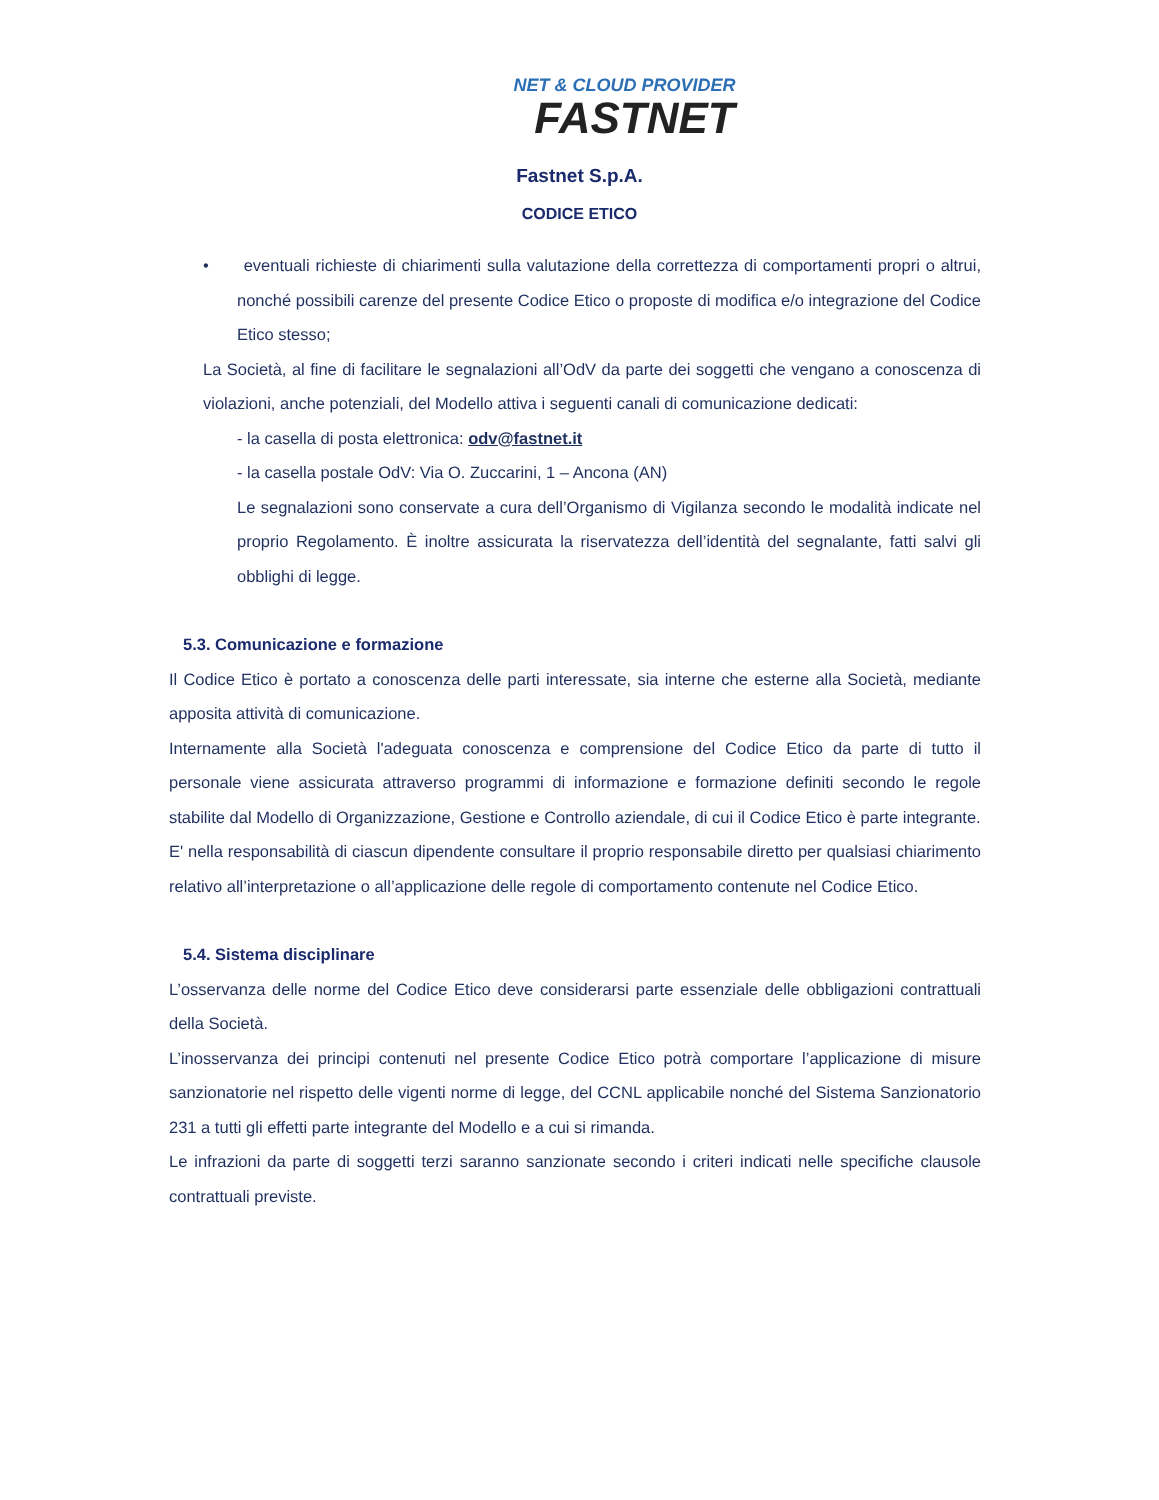NET & CLOUD PROVIDER
FASTNET
Fastnet S.p.A.
CODICE ETICO
• eventuali richieste di chiarimenti sulla valutazione della correttezza di comportamenti propri o altrui, nonché possibili carenze del presente Codice Etico o proposte di modifica e/o integrazione del Codice Etico stesso;
La Società, al fine di facilitare le segnalazioni all’OdV da parte dei soggetti che vengano a conoscenza di violazioni, anche potenziali, del Modello attiva i seguenti canali di comunicazione dedicati:
- la casella di posta elettronica: odv@fastnet.it
- la casella postale OdV: Via O. Zuccarini, 1 – Ancona (AN)
Le segnalazioni sono conservate a cura dell’Organismo di Vigilanza secondo le modalità indicate nel proprio Regolamento. È inoltre assicurata la riservatezza dell’identità del segnalante, fatti salvi gli obblighi di legge.
5.3. Comunicazione e formazione
Il Codice Etico è portato a conoscenza delle parti interessate, sia interne che esterne alla Società, mediante apposita attività di comunicazione.
Internamente alla Società l'adeguata conoscenza e comprensione del Codice Etico da parte di tutto il personale viene assicurata attraverso programmi di informazione e formazione definiti secondo le regole stabilite dal Modello di Organizzazione, Gestione e Controllo aziendale, di cui il Codice Etico è parte integrante.
E' nella responsabilità di ciascun dipendente consultare il proprio responsabile diretto per qualsiasi chiarimento relativo all’interpretazione o all’applicazione delle regole di comportamento contenute nel Codice Etico.
5.4. Sistema disciplinare
L’osservanza delle norme del Codice Etico deve considerarsi parte essenziale delle obbligazioni contrattuali della Società.
L’inosservanza dei principi contenuti nel presente Codice Etico potrà comportare l’applicazione di misure sanzionatorie nel rispetto delle vigenti norme di legge, del CCNL applicabile nonché del Sistema Sanzionatorio 231 a tutti gli effetti parte integrante del Modello e a cui si rimanda.
Le infrazioni da parte di soggetti terzi saranno sanzionate secondo i criteri indicati nelle specifiche clausole contrattuali previste.